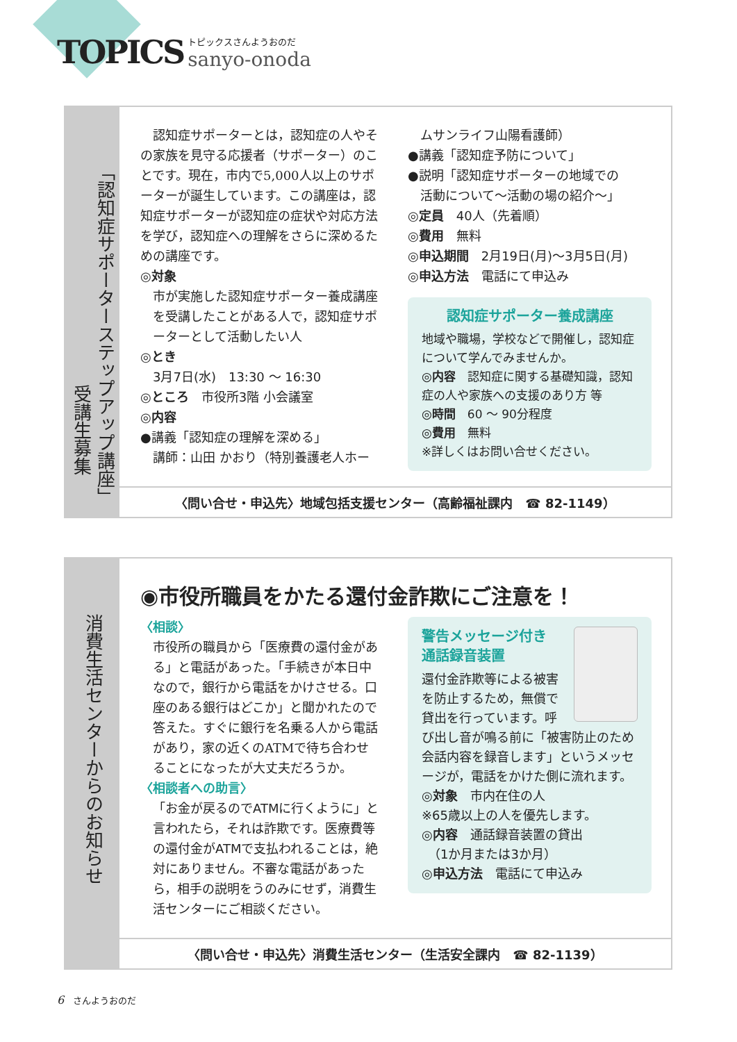TOPICS
トピックスさんようおのだ
sanyo-onoda
「認知症サポーターステップアップ講座」
受講生募集
　認知症サポーターとは，認知症の人やその家族を見守る応援者（サポーター）のことです。現在，市内で5,000人以上のサポーターが誕生しています。この講座は，認知症サポーターが認知症の症状や対応方法を学び，認知症への理解をさらに深めるための講座です。
◎対象
市が実施した認知症サポーター養成講座を受講したことがある人で，認知症サポーターとして活動したい人
◎とき
3月7日(水)　13:30 ～ 16:30
◎ところ　市役所3階 小会議室
◎内容
●講義「認知症の理解を深める」
講師：山田 かおり（特別養護老人ホー
ムサンライフ山陽看護師）
●講義「認知症予防について」
●説明「認知症サポーターの地域での
活動について～活動の場の紹介～」
◎定員　40人（先着順）
◎費用　無料
◎申込期間　2月19日(月)～3月5日(月)
◎申込方法　電話にて申込み
認知症サポーター養成講座
地域や職場，学校などで開催し，認知症について学んでみませんか。
◎内容　認知症に関する基礎知識，認知症の人や家族への支援のあり方 等
◎時間　60 ～ 90分程度
◎費用　無料
※詳しくはお問い合せください。
〈問い合せ・申込先〉地域包括支援センター（高齢福祉課内　☎ 82-1149）
消費生活センターからのお知らせ
◉市役所職員をかたる還付金詐欺にご注意を！
〈相談〉
市役所の職員から「医療費の還付金がある」と電話があった。「手続きが本日中なので，銀行から電話をかけさせる。口座のある銀行はどこか」と聞かれたので答えた。すぐに銀行を名乗る人から電話があり，家の近くのATMで待ち合わせることになったが大丈夫だろうか。
〈相談者への助言〉
「お金が戻るのでATMに行くように」と言われたら，それは詐欺です。医療費等の還付金がATMで支払われることは，絶対にありません。不審な電話があったら，相手の説明をうのみにせず，消費生活センターにご相談ください。
警告メッセージ付き
通話録音装置
還付金詐欺等による被害を防止するため，無償で貸出を行っています。呼び出し音が鳴る前に「被害防止のため会話内容を録音します」というメッセージが，電話をかけた側に流れます。
◎対象　市内在住の人
※65歳以上の人を優先します。
◎内容　通話録音装置の貸出
　（1か月または3か月）
◎申込方法　電話にて申込み
〈問い合せ・申込先〉消費生活センター（生活安全課内　☎ 82-1139）
6　さんようおのだ